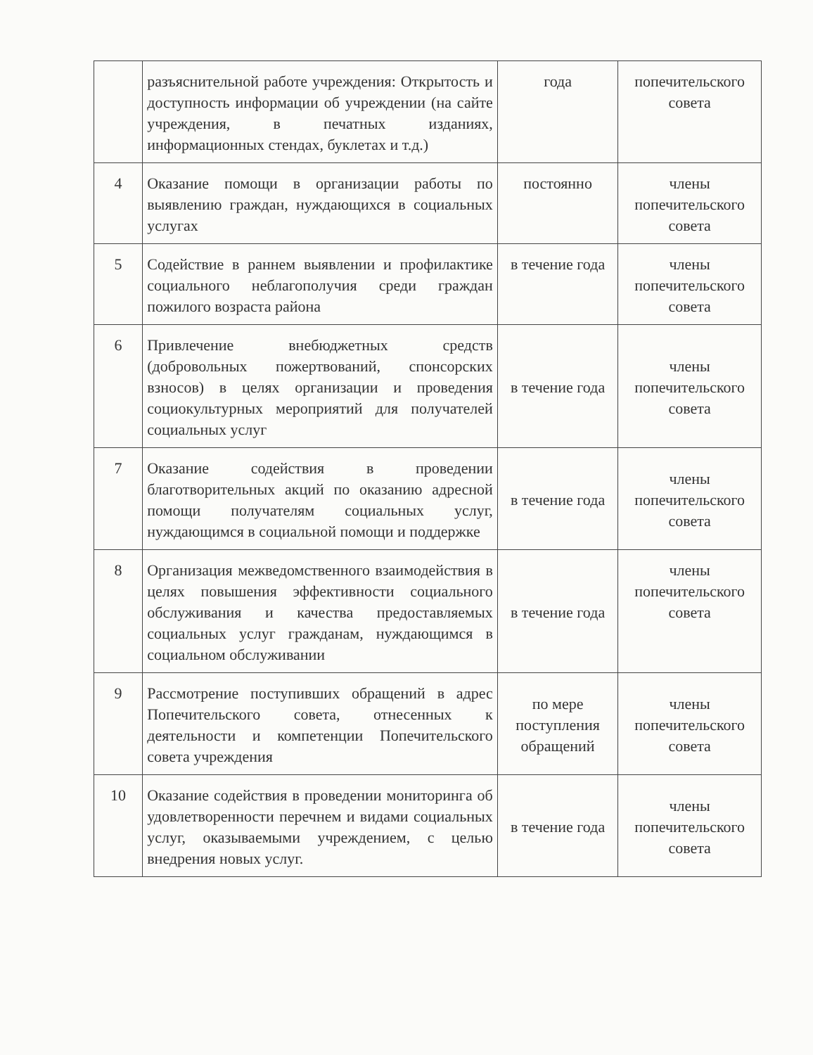| | разъяснительной работе учреждения: Открытость и доступность информации об учреждении (на сайте учреждения, в печатных изданиях, информационных стендах, буклетах и т.д.) | года | попечительского совета |
| 4 | Оказание помощи в организации работы по выявлению граждан, нуждающихся в социальных услугах | постоянно | члены попечительского совета |
| 5 | Содействие в раннем выявлении и профилактике социального неблагополучия среди граждан пожилого возраста района | в течение года | члены попечительского совета |
| 6 | Привлечение внебюджетных средств (добровольных пожертвований, спонсорских взносов) в целях организации и проведения социокультурных мероприятий для получателей социальных услуг | в течение года | члены попечительского совета |
| 7 | Оказание содействия в проведении благотворительных акций по оказанию адресной помощи получателям социальных услуг, нуждающимся в социальной помощи и поддержке | в течение года | члены попечительского совета |
| 8 | Организация межведомственного взаимодействия в целях повышения эффективности социального обслуживания и качества предоставляемых социальных услуг гражданам, нуждающимся в социальном обслуживании | в течение года | члены попечительского совета |
| 9 | Рассмотрение поступивших обращений в адрес Попечительского совета, отнесенных к деятельности и компетенции Попечительского совета учреждения | по мере поступления обращений | члены попечительского совета |
| 10 | Оказание содействия в проведении мониторинга об удовлетворенности перечнем и видами социальных услуг, оказываемыми учреждением, с целью внедрения новых услуг. | в течение года | члены попечительского совета |